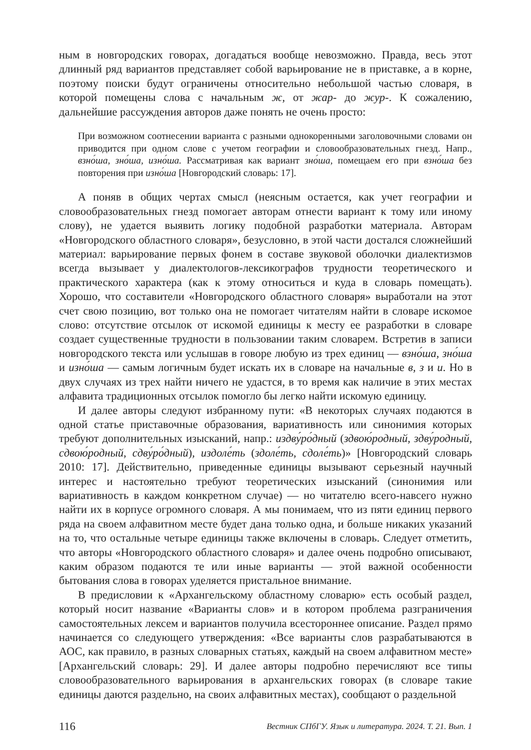ным в новгородских говорах, догадаться вообще невозможно. Правда, весь этот длинный ряд вариантов представляет собой варьирование не в приставке, а в корне, поэтому поиски будут ограничены относительно небольшой частью словаря, в которой помещены слова с начальным ж, от жар- до жур-. К сожалению, дальнейшие рассуждения авторов даже понять не очень просто:
При возможном соотнесении варианта с разными однокоренными заголовочными словами он приводится при одном слове с учетом географии и словообразовательных гнезд. Напр., взно́ша, зно́ша, изно́ша. Рассматривая как вариант зно́ша, помещаем его при взно́ша без повторения при изно́ша [Новгородский словарь: 17].
А поняв в общих чертах смысл (неясным остается, как учет географии и словообразовательных гнезд помогает авторам отнести вариант к тому или иному слову), не удается выявить логику подобной разработки материала. Авторам «Новгородского областного словаря», безусловно, в этой части достался сложнейший материал: варьирование первых фонем в составе звуковой оболочки диалектизмов всегда вызывает у диалектологов-лексикографов трудности теоретического и практического характера (как к этому относиться и куда в словарь помещать). Хорошо, что составители «Новгородского областного словаря» выработали на этот счет свою позицию, вот только она не помогает читателям найти в словаре искомое слово: отсутствие отсылок от искомой единицы к месту ее разработки в словаре создает существенные трудности в пользовании таким словарем. Встретив в записи новгородского текста или услышав в говоре любую из трех единиц — взно́ша, зно́ша и изно́ша — самым логичным будет искать их в словаре на начальные в, з и и. Но в двух случаях из трех найти ничего не удастся, в то время как наличие в этих местах алфавита традиционных отсылок помогло бы легко найти искомую единицу.
И далее авторы следуют избранному пути: «В некоторых случаях подаются в одной статье приставочные образования, вариативность или синонимия которых требуют дополнительных изысканий, напр.: издву́ро́дный (здвою́родный, здву́родный, сдвою́родный, сдву́ро́дный), издоле́ть (здоле́ть, сдоле́ть)» [Новгородский словарь 2010: 17]. Действительно, приведенные единицы вызывают серьезный научный интерес и настоятельно требуют теоретических изысканий (синонимия или вариативность в каждом конкретном случае) — но читателю всего-навсего нужно найти их в корпусе огромного словаря. А мы понимаем, что из пяти единиц первого ряда на своем алфавитном месте будет дана только одна, и больше никаких указаний на то, что остальные четыре единицы также включены в словарь. Следует отметить, что авторы «Новгородского областного словаря» и далее очень подробно описывают, каким образом подаются те или иные варианты — этой важной особенности бытования слова в говорах уделяется пристальное внимание.
В предисловии к «Архангельскому областному словарю» есть особый раздел, который носит название «Варианты слов» и в котором проблема разграничения самостоятельных лексем и вариантов получила всестороннее описание. Раздел прямо начинается со следующего утверждения: «Все варианты слов разрабатываются в АОС, как правило, в разных словарных статьях, каждый на своем алфавитном месте» [Архангельский словарь: 29]. И далее авторы подробно перечисляют все типы словообразовательного варьирования в архангельских говорах (в словаре такие единицы даются раздельно, на своих алфавитных местах), сообщают о раздельной
116 Вестник СПбГУ. Язык и литература. 2024. Т. 21. Вып. 1